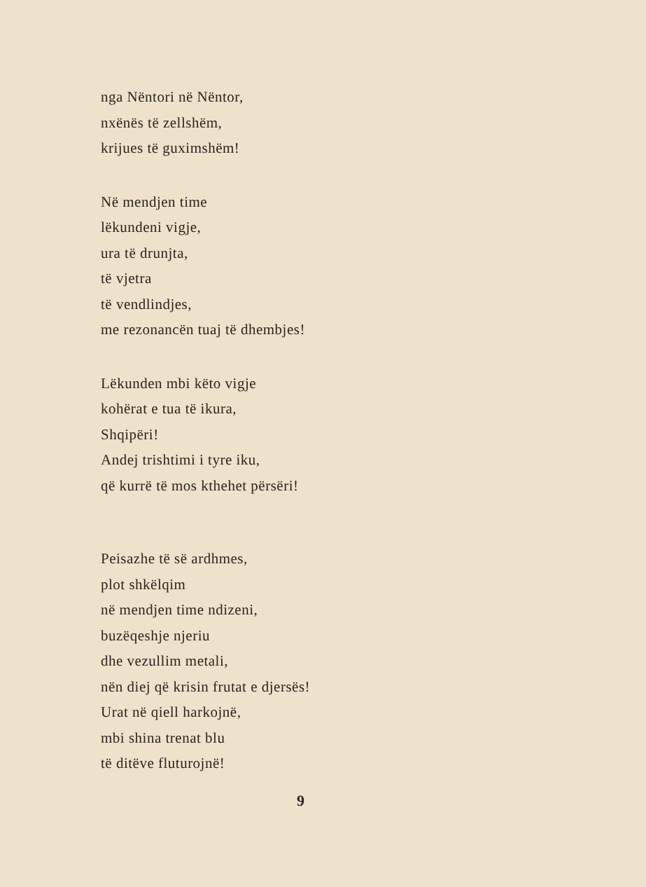nga Nëntori në Nëntor,
nxënës të zellshëm,
krijues të guximshëm!
Në mendjen time
lëkundeni vigje,
ura të drunjta,
të vjetra
të vendlindjes,
me rezonancën tuaj të dhembjes!
Lëkunden mbi këto vigje
kohërat e tua të ikura,
Shqipëri!
Andej trishtimi i tyre iku,
që kurrë të mos kthehet përsëri!
Peisazhe të së ardhmes,
plot shkëlqim
në mendjen time ndizeni,
buzëqeshje njeriu
dhe vezullim metali,
nën diej që krisin frutat e djersës!
Urat në qiell harkojnë,
mbi shina trenat blu
të ditëve fluturojnë!
9